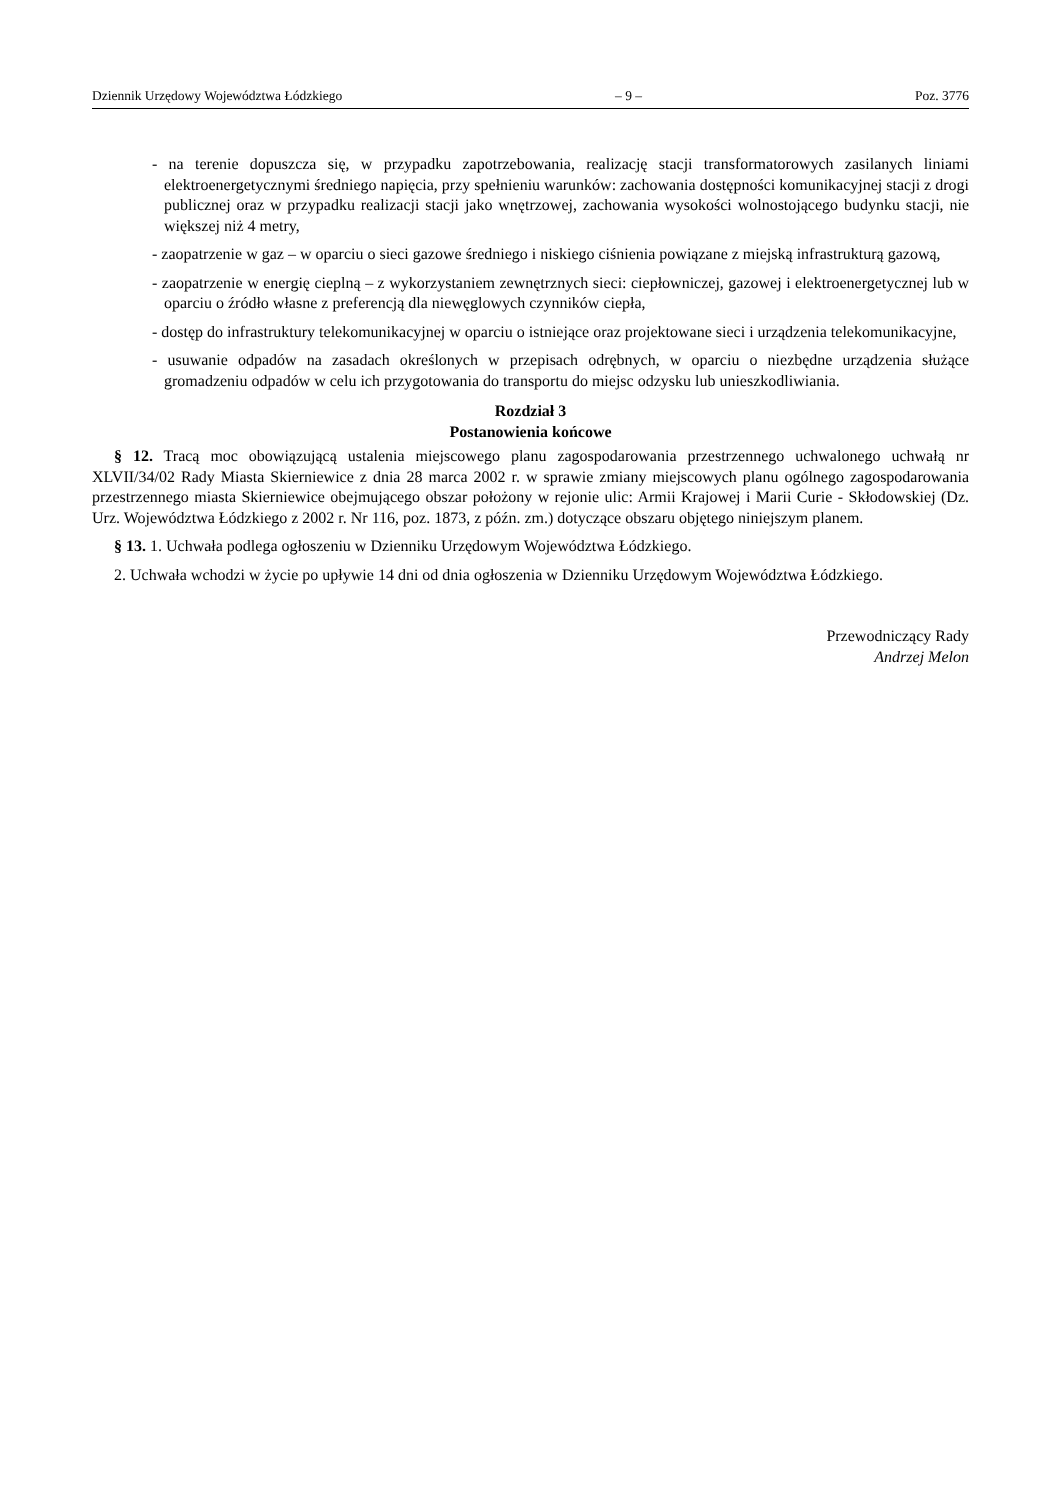Dziennik Urzędowy Województwa Łódzkiego – 9 – Poz. 3776
- na terenie dopuszcza się, w przypadku zapotrzebowania, realizację stacji transformatorowych zasilanych liniami elektroenergetycznymi średniego napięcia, przy spełnieniu warunków: zachowania dostępności komunikacyjnej stacji z drogi publicznej oraz w przypadku realizacji stacji jako wnętrzowej, zachowania wysokości wolnostojącego budynku stacji, nie większej niż 4 metry,
- zaopatrzenie w gaz – w oparciu o sieci gazowe średniego i niskiego ciśnienia powiązane z miejską infrastrukturą gazową,
- zaopatrzenie w energię cieplną – z wykorzystaniem zewnętrznych sieci: ciepłowniczej, gazowej i elektroenergetycznej lub w oparciu o źródło własne z preferencją dla niewęglowych czynników ciepła,
- dostęp do infrastruktury telekomunikacyjnej w oparciu o istniejące oraz projektowane sieci i urządzenia telekomunikacyjne,
- usuwanie odpadów na zasadach określonych w przepisach odrębnych, w oparciu o niezbędne urządzenia służące gromadzeniu odpadów w celu ich przygotowania do transportu do miejsc odzysku lub unieszkodliwiania.
Rozdział 3
Postanowienia końcowe
§ 12. Tracą moc obowiązującą ustalenia miejscowego planu zagospodarowania przestrzennego uchwalonego uchwałą nr XLVII/34/02 Rady Miasta Skierniewice z dnia 28 marca 2002 r. w sprawie zmiany miejscowych planu ogólnego zagospodarowania przestrzennego miasta Skierniewice obejmującego obszar położony w rejonie ulic: Armii Krajowej i Marii Curie - Skłodowskiej (Dz. Urz. Województwa Łódzkiego z 2002 r. Nr 116, poz. 1873, z późn. zm.) dotyczące obszaru objętego niniejszym planem.
§ 13. 1. Uchwała podlega ogłoszeniu w Dzienniku Urzędowym Województwa Łódzkiego.
2. Uchwała wchodzi w życie po upływie 14 dni od dnia ogłoszenia w Dzienniku Urzędowym Województwa Łódzkiego.
Przewodniczący Rady
Andrzej Melon